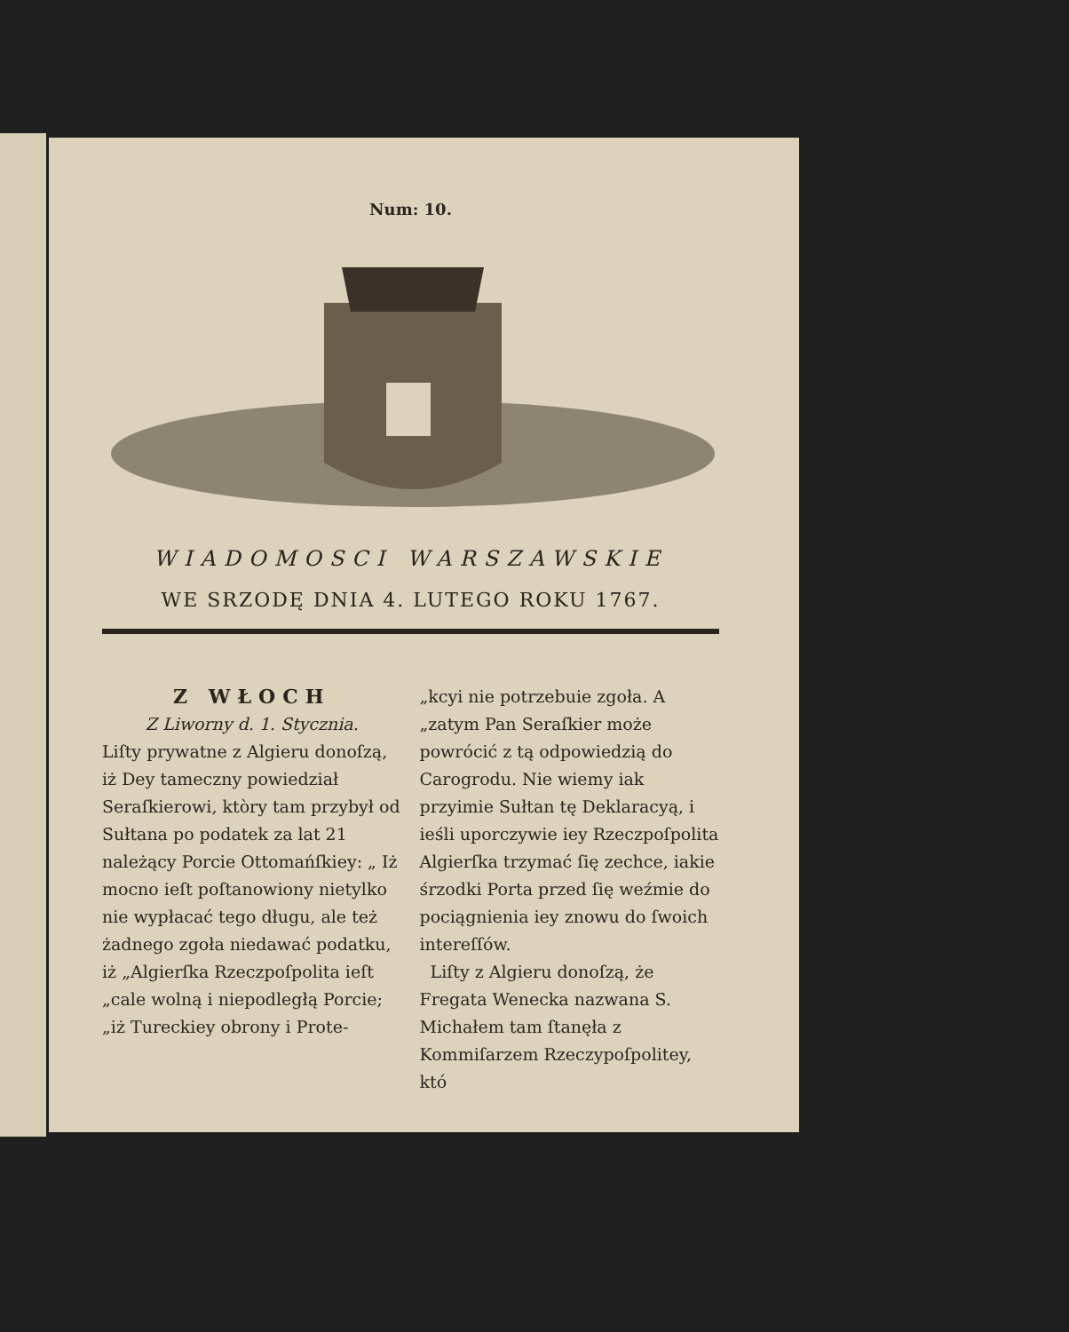Num: 10.
WIADOMOSCI WARSZAWSKIE
WE SRZODĘ DNIA 4. LUTEGO ROKU 1767.
Z WŁOCH
Z Liworny d. 1. Stycznia.
Liſty prywatne z Algieru donoſzą, iż Dey tameczny powiedział Seraſkierowi, ktòry tam przybył od Sułtana po podatek za lat 21 należący Porcie Ottomańſkiey: „ Iż mocno ieſt poſtanowiony nietylko nie wypłacać tego długu, ale też żadnego zgoła niedawać podatku, iż „Algierſka Rzeczpoſpolita ieſt „cale wolną i niepodległą Porcie; „iż Tureckiey obrony i Prote-
„kcyi nie potrzebuie zgoła. A „zatym Pan Seraſkier może powrócić z tą odpowiedzią do Carogrodu. Nie wiemy iak przyimie Sułtan tę Deklaracyą, i ieśli uporczywie iey Rzeczpoſpolita Algierſka trzymać ſię zechce, iakie śrzodki Porta przed ſię weźmie do pociągnienia iey znowu do ſwoich intereſſów.
Liſty z Algieru donoſzą, że Fregata Wenecka nazwana S. Michałem tam ſtanęła z Kommiſarzem Rzeczypoſpolitey, któ